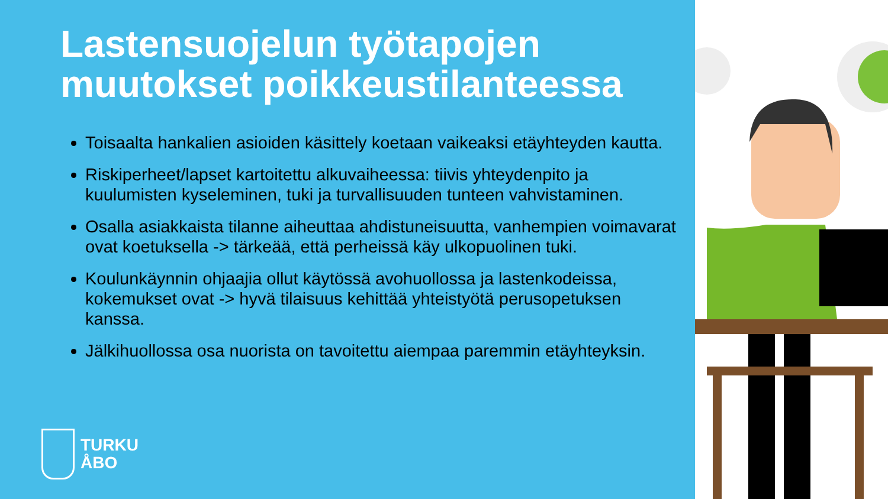Lastensuojelun työtapojen muutokset poikkeustilanteessa
Toisaalta hankalien asioiden käsittely koetaan vaikeaksi etäyhteyden kautta.
Riskiperheet/lapset kartoitettu alkuvaiheessa: tiivis yhteydenpito ja kuulumisten kyseleminen, tuki ja turvallisuuden tunteen vahvistaminen.
Osalla asiakkaista tilanne aiheuttaa ahdistuneisuutta, vanhempien voimavarat ovat koetuksella -> tärkeää, että perheissä käy ulkopuolinen tuki.
Koulunkäynnin ohjaajia ollut käytössä avohuollossa ja lastenkodeissa, kokemukset ovat -> hyvä tilaisuus kehittää yhteistyötä perusopetuksen kanssa.
Jälkihuollossa osa nuorista on tavoitettu aiempaa paremmin etäyhteyksin.
TURKU
ÅBO